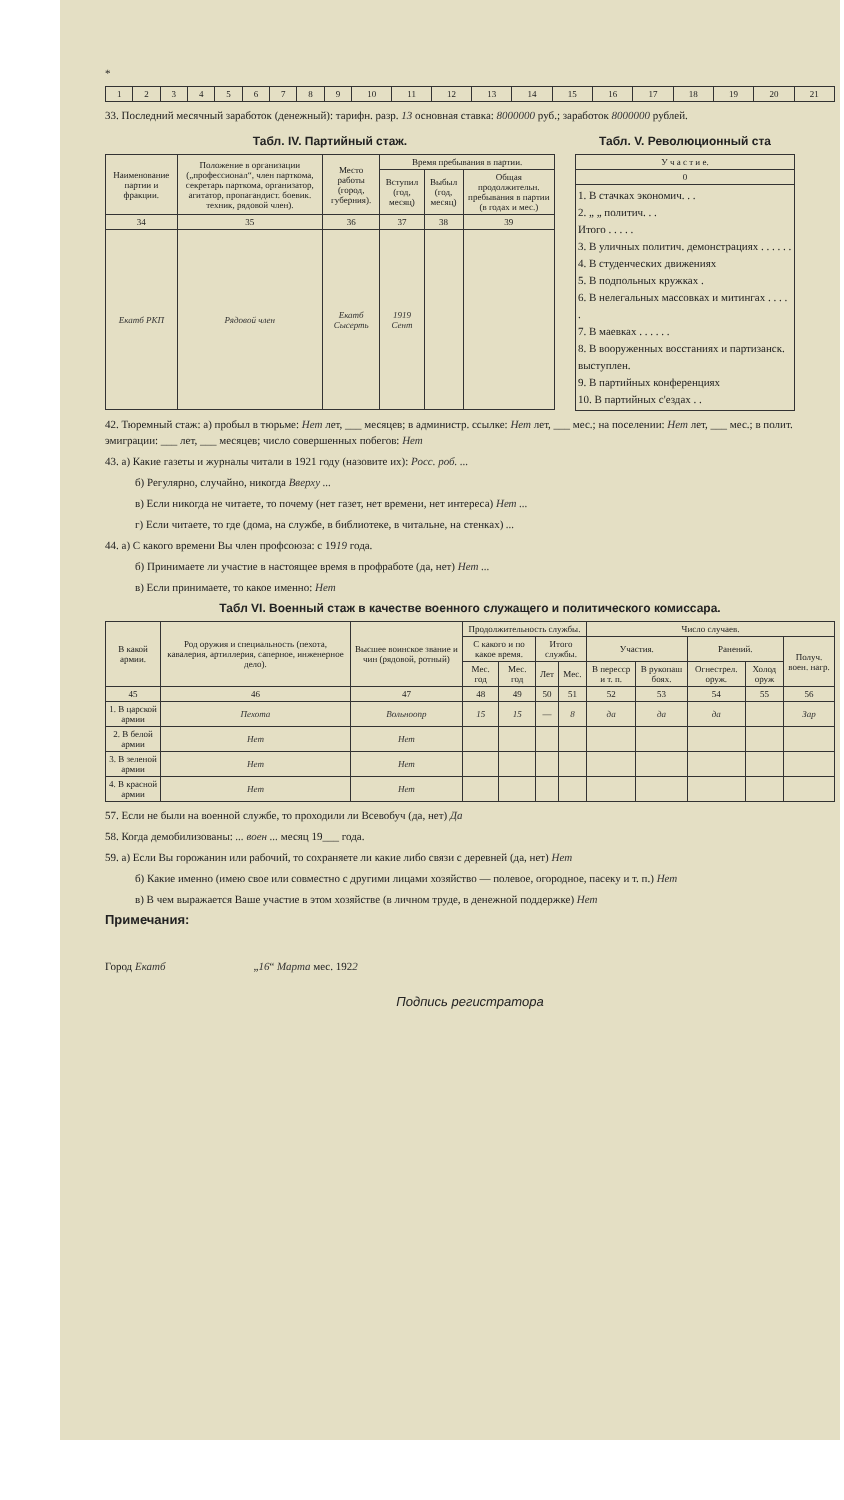*
| 1 | 2 | 3 | 4 | 5 | 6 | 7 | 8 | 9 | 10 | 11 | 12 | 13 | 14 | 15 | 16 | 17 | 18 | 19 | 20 | 21 |
33. Последний месячный заработок (денежный): тарифн. разр. 13 основная ставка: 8000000 руб.; заработок 8000000 рублей.
Табл. IV. Партийный стаж.
| Наименование партии и фракции. | Положение в организации („профессионал“, член парткома, секретарь парткома, организатор, агитатор, пропагандист. боевик. техник, рядовой член). | Место работы (город, губерния). | Время пребывания в партии. | | |
| --- | --- | --- | --- | --- | --- |
| | | | Вступил (год, месяц) | Выбыл (год, месяц) | Общая продолжительн. пребывания в партии (в годах и мес.) |
| 34 | 35 | 36 | 37 | 38 | 39 |
| Екатб РКП | Рядовой член | Екатб Сысерть | 1919 Сент | | |
Табл. V. Революционный ста
| У ч а с т и е. |
| --- |
| 0 |
| 1. В стачках экономич. . . 2. „ „ политич. . . Итого . . . . . 3. В уличных политич. демонстрациях . . . . . . 4. В студенческих движениях 5. В подпольных кружках . 6. В нелегальных массовках и митингах . . . . . 7. В маевках . . . . . . 8. В вооруженных восстаниях и партизанск. выступлен. 9. В партийных конференциях 10. В партийных с'ездах . . |
42. Тюремный стаж: а) пробыл в тюрьме: Нет лет, ___ месяцев; в администр. ссылке: Нет лет, ___ мес.; на поселении: Нет лет, ___ мес.; в полит. эмиграции: ___ лет, ___ месяцев; число совершенных побегов: Нет
43. а) Какие газеты и журналы читали в 1921 году (назовите их): Росс. роб. ...
б) Регулярно, случайно, никогда Вверху ...
в) Если никогда не читаете, то почему (нет газет, нет времени, нет интереса) Нет ...
г) Если читаете, то где (дома, на службе, в библиотеке, в читальне, на стенках) ...
44. а) С какого времени Вы член профсоюза: с 1919 года.
б) Принимаете ли участие в настоящее время в профработе (да, нет) Нет ...
в) Если принимаете, то какое именно: Нет
Табл VI. Военный стаж в качестве военного служащего и политического комиссара.
| В какой армии. | Род оружия и специальность (пехота, кавалерия, артиллерия, саперное, инженерное дело). | Высшее воинское звание и чин (рядовой, ротный) | Продолжительность службы. | | | | Число случаев. | | | | |
| --- | --- | --- | --- | --- | --- | --- | --- | --- | --- | --- | --- |
| | | | С какого и по какое время. | | Итого службы. | | Участия. | | Ранений. | | Получ. воен. нагр. |
| | | | Мес. год | Мес. год | Лет | Мес. | В пересср и т. п. | В рукопаш боях. | Огнестрел. оруж. | Холод оруж | |
| 45 | 46 | 47 | 48 | 49 | 50 | 51 | 52 | 53 | 54 | 55 | 56 |
| 1. В царской армии | Пехота | Вольноопр | 15 | 15 | — | 8 | да | да | да | | Зар |
| 2. В белой армии | Нет | Нет | | | | | | | | | |
| 3. В зеленой армии | Нет | Нет | | | | | | | | | |
| 4. В красной армии | Нет | Нет | | | | | | | | | |
57. Если не были на военной службе, то проходили ли Всевобуч (да, нет) Да
58. Когда демобилизованы: ... воен ... месяц 19___ года.
59. а) Если Вы горожанин или рабочий, то сохраняете ли какие либо связи с деревней (да, нет) Нет
б) Какие именно (имею свое или совместно с другими лицами хозяйство — полевое, огородное, пасеку и т. п.) Нет
в) В чем выражается Ваше участие в этом хозяйстве (в личном труде, в денежной поддержке) Нет
Примечания:
Город Екатб „16“ Марта мес. 1922
Подпись регистратора